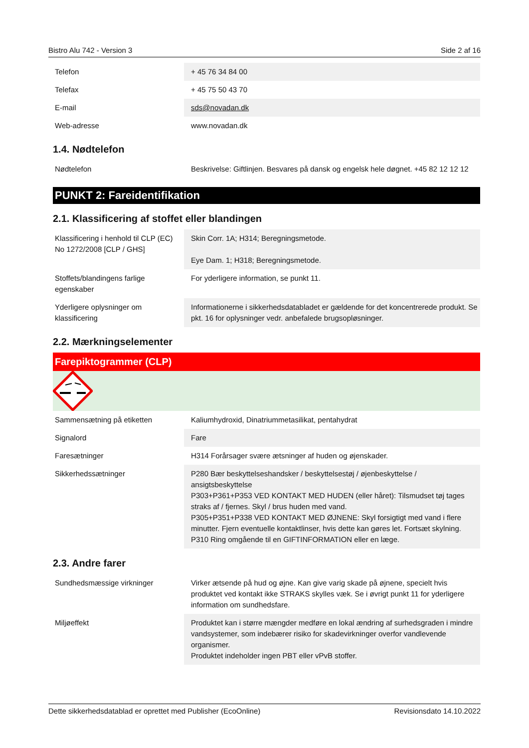Bistro Alu 742 - Version 3 Side 2 af 16
| Telefon | + 45 76 34 84 00 |
| Telefax | + 45 75 50 43 70 |
| E-mail | sds@novadan.dk |
| Web-adresse | www.novadan.dk |
1.4. Nødtelefon
| Nødtelefon | Beskrivelse: Giftlinjen. Besvares på dansk og engelsk hele døgnet. +45 82 12 12 12 |
PUNKT 2: Fareidentifikation
2.1. Klassificering af stoffet eller blandingen
| Klassificering i henhold til CLP (EC) No 1272/2008 [CLP / GHS] | Skin Corr. 1A; H314; Beregningsmetode. Eye Dam. 1; H318; Beregningsmetode. |
| Stoffets/blandingens farlige egenskaber | For yderligere information, se punkt 11. |
| Yderligere oplysninger om klassificering | Informationerne i sikkerhedsdatabladet er gældende for det koncentrerede produkt. Se pkt. 16 for oplysninger vedr. anbefalede brugsopløsninger. |
2.2. Mærkningselementer
Farepiktogrammer (CLP)
| Sammensætning på etiketten | Kaliumhydroxid, Dinatriummetasilikat, pentahydrat |
| Signalord | Fare |
| Faresætninger | H314 Forårsager svære ætsninger af huden og øjenskader. |
| Sikkerhedssætninger | P280 Bær beskyttelseshandsker / beskyttelsestøj / øjenbeskyttelse / ansigtsbeskyttelse P303+P361+P353 VED KONTAKT MED HUDEN (eller håret): Tilsmudset tøj tages straks af / fjernes. Skyl / brus huden med vand. P305+P351+P338 VED KONTAKT MED ØJNENE: Skyl forsigtigt med vand i flere minutter. Fjern eventuelle kontaktlinser, hvis dette kan gøres let. Fortsæt skylning. P310 Ring omgående til en GIFTINFORMATION eller en læge. |
2.3. Andre farer
| Sundhedsmæssige virkninger | Virker ætsende på hud og øjne. Kan give varig skade på øjnene, specielt hvis produktet ved kontakt ikke STRAKS skylles væk. Se i øvrigt punkt 11 for yderligere information om sundhedsfare. |
| Miljøeffekt | Produktet kan i større mængder medføre en lokal ændring af surhedsgraden i mindre vandsystemer, som indebærer risiko for skadevirkninger overfor vandlevende organismer. Produktet indeholder ingen PBT eller vPvB stoffer. |
Dette sikkerhedsdatablad er oprettet med Publisher (EcoOnline) Revisionsdato 14.10.2022